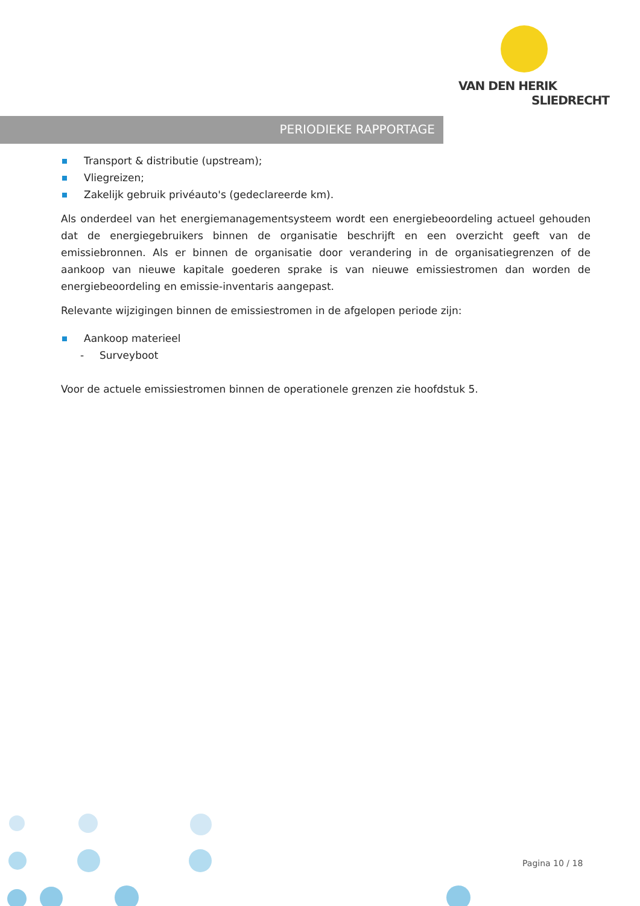VAN DEN HERIK
SLIEDRECHT
PERIODIEKE RAPPORTAGE
Transport & distributie (upstream);
Vliegreizen;
Zakelijk gebruik privéauto's (gedeclareerde km).
Als onderdeel van het energiemanagementsysteem wordt een energiebeoordeling actueel gehouden dat de energiegebruikers binnen de organisatie beschrijft en een overzicht geeft van de emissiebronnen. Als er binnen de organisatie door verandering in de organisatiegrenzen of de aankoop van nieuwe kapitale goederen sprake is van nieuwe emissiestromen dan worden de energiebeoordeling en emissie-inventaris aangepast.
Relevante wijzigingen binnen de emissiestromen in de afgelopen periode zijn:
Aankoop materieel
- Surveyboot
Voor de actuele emissiestromen binnen de operationele grenzen zie hoofdstuk 5.
Pagina 10 / 18